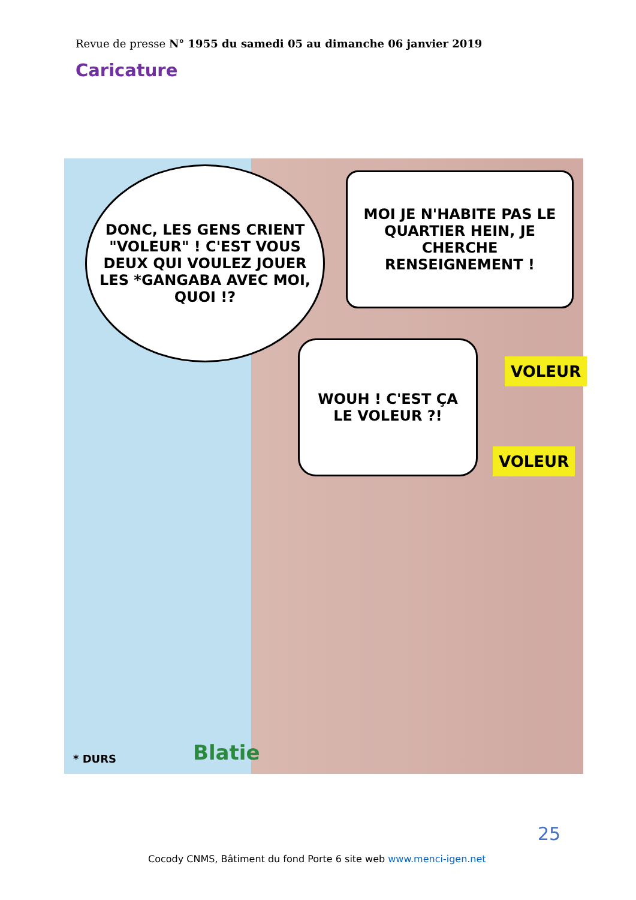Revue de presse N° 1955 du samedi 05 au dimanche 06 janvier 2019
Caricature
DONC, LES GENS CRIENT "VOLEUR" ! C'EST VOUS DEUX QUI VOULEZ JOUER LES *GANGABA AVEC MOI, QUOI !?
MOI JE N'HABITE PAS LE QUARTIER HEIN, JE CHERCHE RENSEIGNEMENT !
WOUH ! C'EST ÇA LE VOLEUR ?!
VOLEUR
VOLEUR
* DURS Blatie
25
Cocody CNMS, Bâtiment du fond Porte 6 site web www.menci-igen.net